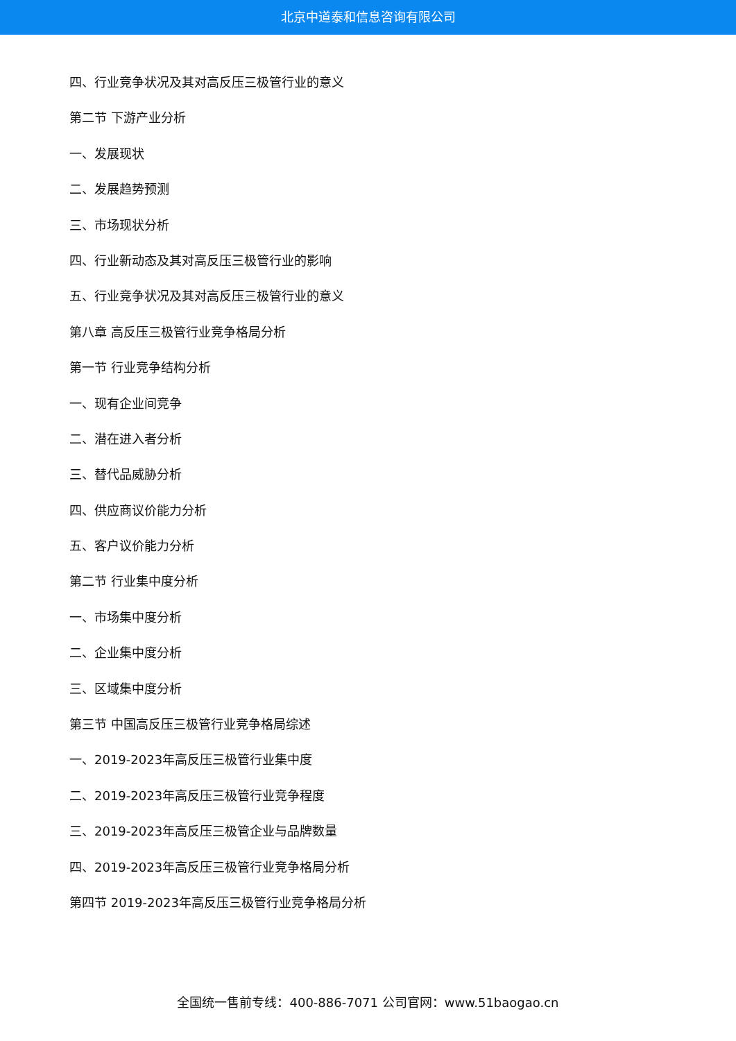北京中道泰和信息咨询有限公司
四、行业竞争状况及其对高反压三极管行业的意义
第二节 下游产业分析
一、发展现状
二、发展趋势预测
三、市场现状分析
四、行业新动态及其对高反压三极管行业的影响
五、行业竞争状况及其对高反压三极管行业的意义
第八章 高反压三极管行业竞争格局分析
第一节 行业竞争结构分析
一、现有企业间竞争
二、潜在进入者分析
三、替代品威胁分析
四、供应商议价能力分析
五、客户议价能力分析
第二节 行业集中度分析
一、市场集中度分析
二、企业集中度分析
三、区域集中度分析
第三节 中国高反压三极管行业竞争格局综述
一、2019-2023年高反压三极管行业集中度
二、2019-2023年高反压三极管行业竞争程度
三、2019-2023年高反压三极管企业与品牌数量
四、2019-2023年高反压三极管行业竞争格局分析
第四节 2019-2023年高反压三极管行业竞争格局分析
全国统一售前专线：400-886-7071 公司官网：www.51baogao.cn